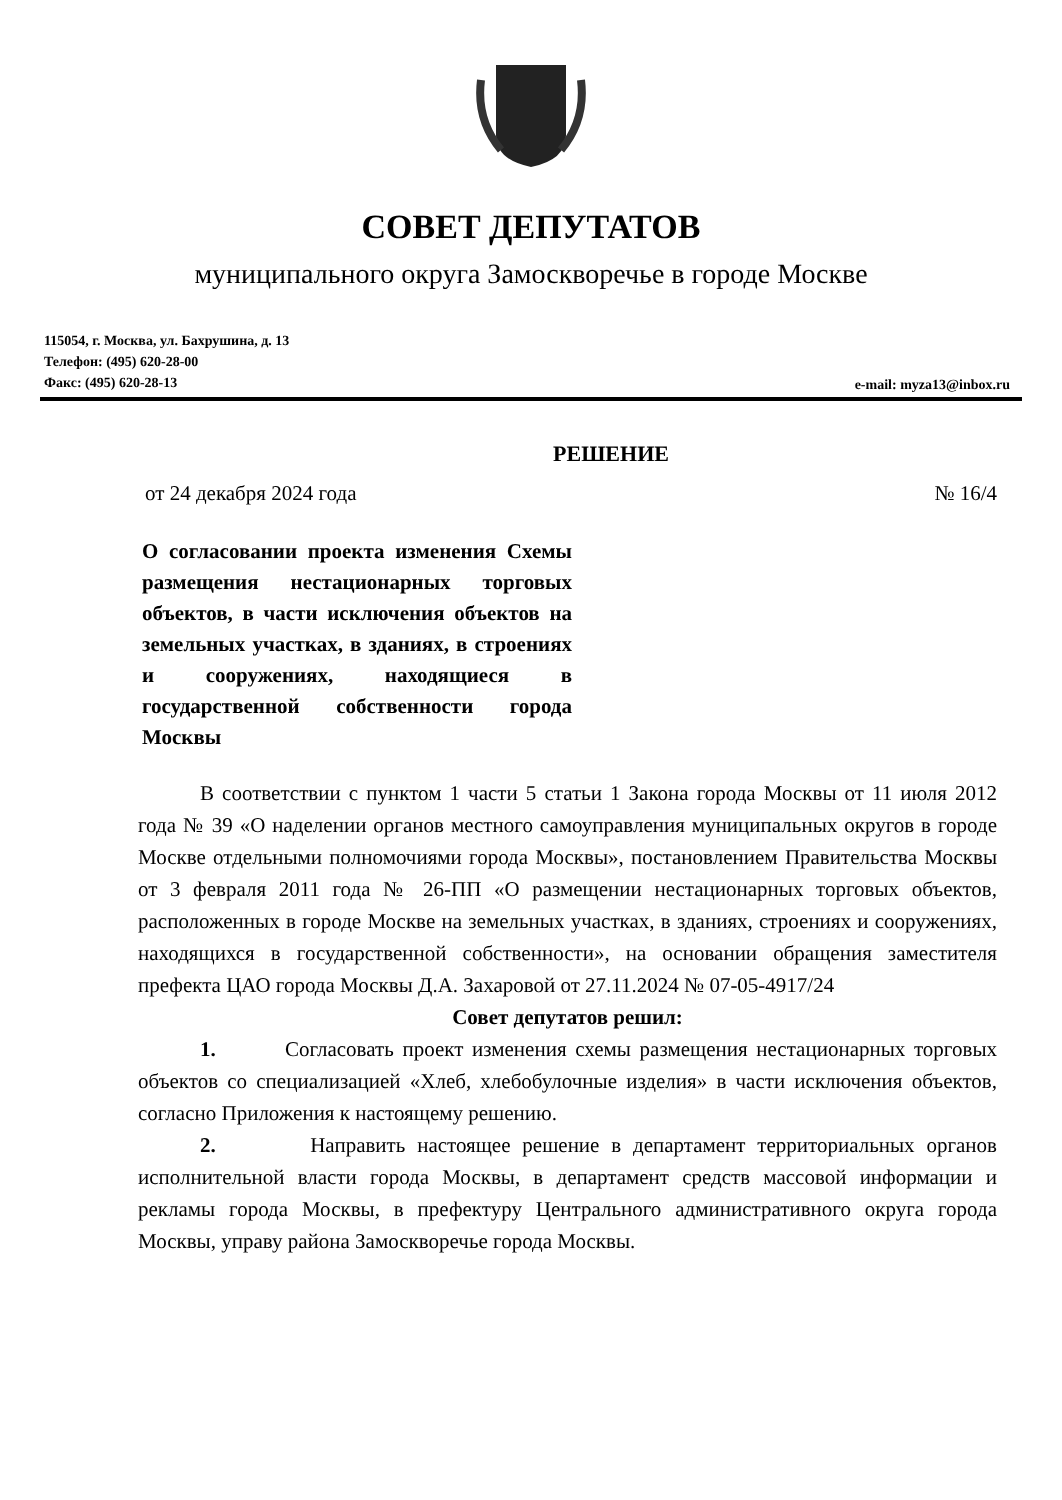СОВЕТ ДЕПУТАТОВ
муниципального округа Замоскворечье в городе Москве
115054, г. Москва, ул. Бахрушина, д. 13
Телефон: (495) 620-28-00
Факс: (495) 620-28-13
e-mail: myza13@inbox.ru
РЕШЕНИЕ
от 24 декабря 2024 года № 16/4
О согласовании проекта изменения Схемы размещения нестационарных торговых объектов, в части исключения объектов на земельных участках, в зданиях, в строениях и сооружениях, находящиеся в государственной собственности города Москвы
В соответствии с пунктом 1 части 5 статьи 1 Закона города Москвы от 11 июля 2012 года № 39 «О наделении органов местного самоуправления муниципальных округов в городе Москве отдельными полномочиями города Москвы», постановлением Правительства Москвы от 3 февраля 2011 года № 26-ПП «О размещении нестационарных торговых объектов, расположенных в городе Москве на земельных участках, в зданиях, строениях и сооружениях, находящихся в государственной собственности», на основании обращения заместителя префекта ЦАО города Москвы Д.А. Захаровой от 27.11.2024 № 07-05-4917/24
Совет депутатов решил:
1. Согласовать проект изменения схемы размещения нестационарных торговых объектов со специализацией «Хлеб, хлебобулочные изделия» в части исключения объектов, согласно Приложения к настоящему решению.
2. Направить настоящее решение в департамент территориальных органов исполнительной власти города Москвы, в департамент средств массовой информации и рекламы города Москвы, в префектуру Центрального административного округа города Москвы, управу района Замоскворечье города Москвы.